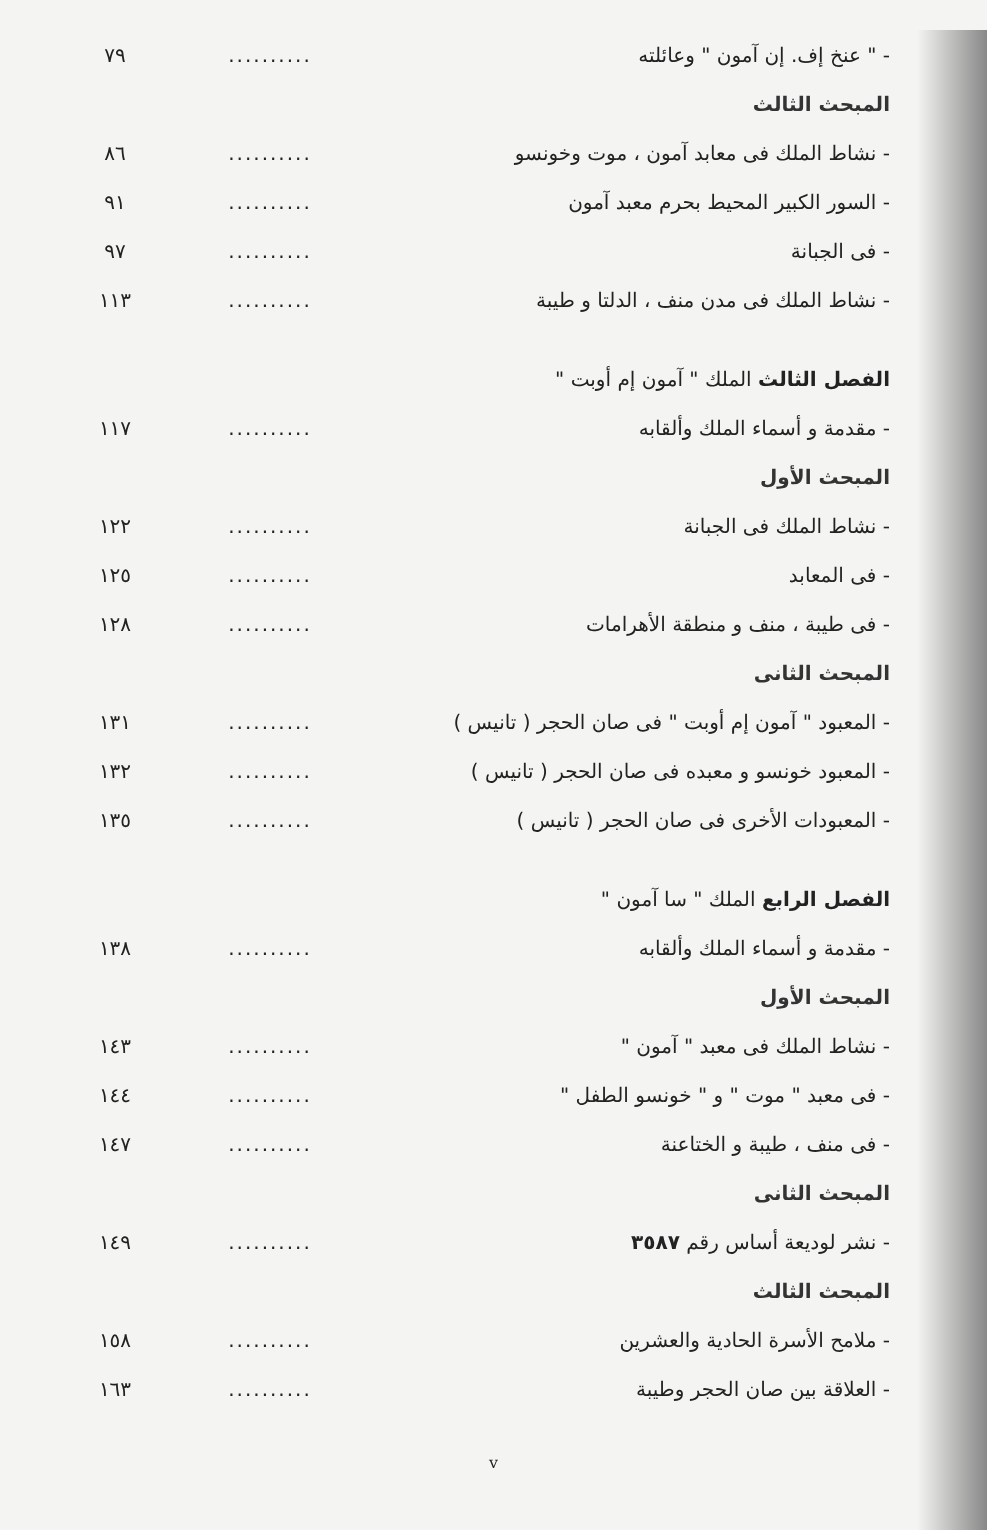| - " عنخ إف. إن آمون " وعائلته | .......... | ٧٩ |
| المبحث الثالث | | |
| - نشاط الملك فى معابد آمون ، موت وخونسو | .......... | ٨٦ |
| - السور الكبير المحيط بحرم معبد آمون | .......... | ٩١ |
| - فى الجبانة | .......... | ٩٧ |
| - نشاط الملك فى مدن منف ، الدلتا و طيبة | .......... | ١١٣ |
| الفصل الثالث الملك " آمون إم أوبت " | | |
| - مقدمة و أسماء الملك وألقابه | .......... | ١١٧ |
| المبحث الأول | | |
| - نشاط الملك فى الجبانة | .......... | ١٢٢ |
| - فى المعابد | .......... | ١٢٥ |
| - فى طيبة ، منف و منطقة الأهرامات | .......... | ١٢٨ |
| المبحث الثانى | | |
| - المعبود " آمون إم أوبت " فى صان الحجر ( تانيس ) | .......... | ١٣١ |
| - المعبود خونسو و معبده فى صان الحجر ( تانيس ) | .......... | ١٣٢ |
| - المعبودات الأخرى فى صان الحجر ( تانيس ) | .......... | ١٣٥ |
| الفصل الرابع الملك " سا آمون " | | |
| - مقدمة و أسماء الملك وألقابه | .......... | ١٣٨ |
| المبحث الأول | | |
| - نشاط الملك فى معبد " آمون " | .......... | ١٤٣ |
| - فى معبد " موت " و " خونسو الطفل " | .......... | ١٤٤ |
| - فى منف ، طيبة و الختاعنة | .......... | ١٤٧ |
| المبحث الثانى | | |
| - نشر لوديعة أساس رقم ٣٥٨٧ | .......... | ١٤٩ |
| المبحث الثالث | | |
| - ملامح الأسرة الحادية والعشرين | .......... | ١٥٨ |
| - العلاقة بين صان الحجر وطيبة | .......... | ١٦٣ |
v